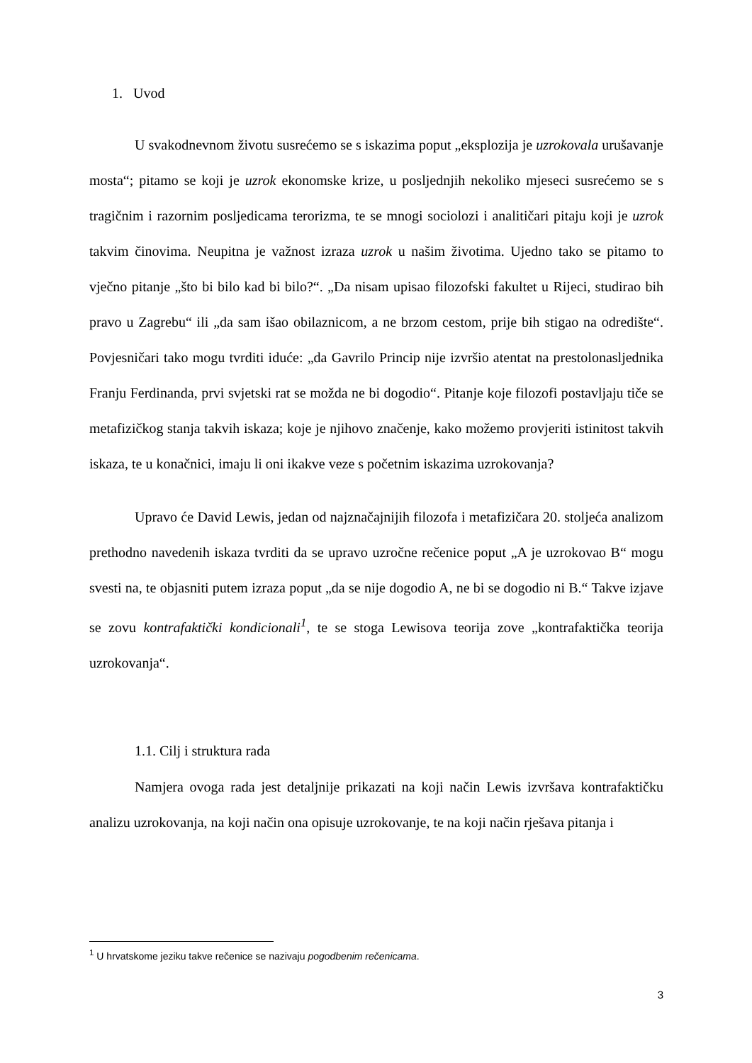1. Uvod
U svakodnevnom životu susrećemo se s iskazima poput „eksplozija je uzrokovala urušavanje mosta“; pitamo se koji je uzrok ekonomske krize, u posljednjih nekoliko mjeseci susrećemo se s tragičnim i razornim posljedicama terorizma, te se mnogi sociolozi i analitičari pitaju koji je uzrok takvim činovima. Neupitna je važnost izraza uzrok u našim životima. Ujedno tako se pitamo to vječno pitanje „što bi bilo kad bi bilo?“. „Da nisam upisao filozofski fakultet u Rijeci, studirao bih pravo u Zagrebu“ ili „da sam išao obilaznicom, a ne brzom cestom, prije bih stigao na odredište“. Povjesničari tako mogu tvrditi iduće: „da Gavrilo Princip nije izvršio atentat na prestolonasljednika Franju Ferdinanda, prvi svjetski rat se možda ne bi dogodio“. Pitanje koje filozofi postavljaju tiče se metafizičkog stanja takvih iskaza; koje je njihovo značenje, kako možemo provjeriti istinitost takvih iskaza, te u konačnici, imaju li oni ikakve veze s početnim iskazima uzrokovanja?
Upravo će David Lewis, jedan od najznačajnijih filozofa i metafizičara 20. stoljeća analizom prethodno navedenih iskaza tvrditi da se upravo uzročne rečenice poput „A je uzrokovao B“ mogu svesti na, te objasniti putem izraza poput „da se nije dogodio A, ne bi se dogodio ni B.“ Takve izjave se zovu kontrafaktički kondicionali<sup>1</sup>, te se stoga Lewisova teorija zove „kontrafaktička teorija uzrokovanja“.
1.1. Cilj i struktura rada
Namjera ovoga rada jest detaljnije prikazati na koji način Lewis izvršava kontrafaktičku analizu uzrokovanja, na koji način ona opisuje uzrokovanje, te na koji način rješava pitanja i
<sup>1</sup> U hrvatskome jeziku takve rečenice se nazivaju pogodbenim rečenicama.
3